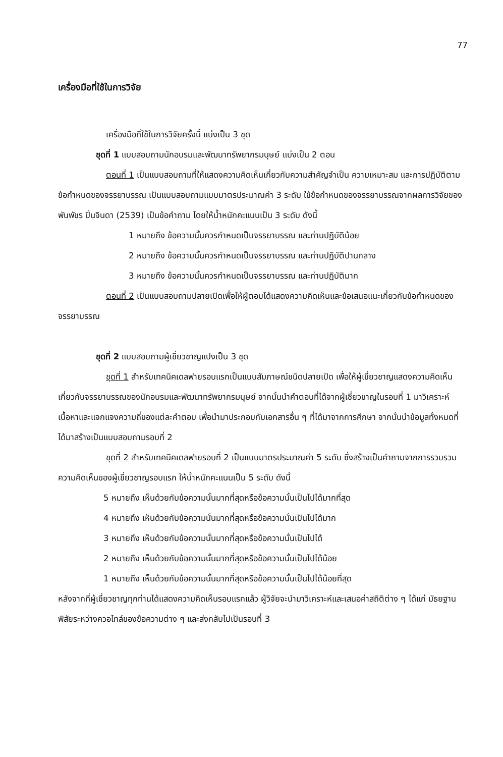77
เครื่องมือที่ใช้ในการวิจัย
เครื่องมือที่ใช้ในการวิจัยครั้งนี้ แบ่งเป็น 3 ชุด
ชุดที่ 1 แบบสอบถามนักอบรมและพัฒนาทรัพยากรมนุษย์ แบ่งเป็น 2 ตอน
ตอนที่ 1 เป็นแบบสอบถามที่ให้แสดงความคิดเห็นเกี่ยวกับความสำคัญจำเป็น ความเหมาะสม และการปฏิบัติตามข้อกำหนดของจรรยาบรรณ เป็นแบบสอบถามแบบมาตรประมาณค่า 3 ระดับ ใช้ข้อกำหนดของจรรยาบรรณจากผลการวิจัยของ พันพัชร ปิ่นจินดา (2539) เป็นข้อคำถาม โดยให้น้ำหนักคะแนนเป็น 3 ระดับ ดังนี้
1 หมายถึง ข้อความนั้นควรกำหนดเป็นจรรยาบรรณ และท่านปฏิบัติน้อย
2 หมายถึง ข้อความนั้นควรกำหนดเป็นจรรยาบรรณ และท่านปฏิบัติปานกลาง
3 หมายถึง ข้อความนั้นควรกำหนดเป็นจรรยาบรรณ และท่านปฏิบัติมาก
ตอนที่ 2 เป็นแบบสอบถามปลายเปิดเพื่อให้ผู้ตอบได้แสดงความคิดเห็นและข้อเสนอแนะเกี่ยวกับข้อกำหนดของจรรยาบรรณ
ชุดที่ 2 แบบสอบถามผู้เชี่ยวชาญแปงเป็น 3 ชุด
ชุดที่ 1 สำหรับเทคนิคเดลฟายรอบแรกเป็นแบบสัมภาษณ์ชนิดปลายเปิด เพื่อให้ผู้เชี่ยวชาญแสดงความคิดเห็นเกี่ยวกับจรรยาบรรณของนักอบรมและพัฒนาทรัพยากรมนุษย์ จากนั้นนำคำตอบที่ได้จากผู้เชี่ยวชาญในรอบที่ 1 มาวิเคราะห์เนื้อหาและแจกแจงความถี่ของแต่ละคำตอบ เพื่อนำมาประกอบกับเอกสารอื่น ๆ ที่ได้มาจากการศึกษา จากนั้นนำข้อมูลทั้งหมดที่ได้มาสร้างเป็นแบบสอบถามรอบที่ 2
ชุดที่ 2 สำหรับเทคนิคเดลฟายรอบที่ 2 เป็นแบบมาตรประมาณค่า 5 ระดับ ซึ่งสร้างเป็นคำถามจากการรวบรวมความคิดเห็นของผู้เชี่ยวชาญรอบแรก ให้น้ำหนักคะแนนเป็น 5 ระดับ ดังนี้
5 หมายถึง เห็นด้วยกับข้อความนั้นมากที่สุดหรือข้อความนั้นเป็นไปได้มากที่สุด
4 หมายถึง เห็นด้วยกับข้อความนั้นมากที่สุดหรือข้อความนั้นเป็นไปได้มาก
3 หมายถึง เห็นด้วยกับข้อความนั้นมากที่สุดหรือข้อความนั้นเป็นไปได้
2 หมายถึง เห็นด้วยกับข้อความนั้นมากที่สุดหรือข้อความนั้นเป็นไปได้น้อย
1 หมายถึง เห็นด้วยกับข้อความนั้นมากที่สุดหรือข้อความนั้นเป็นไปได้น้อยที่สุด
หลังจากที่ผู้เชี่ยวชาญทุกท่านได้แสดงความคิดเห็นรอบแรกแล้ว ผู้วิจัยจะนำมาวิเคราะห์และเสนอค่าสถิติต่าง ๆ ได้แก่ มัธยฐาน พิสัยระหว่างควอไทล์ของข้อความต่าง ๆ และส่งกลับไปเป็นรอบที่ 3